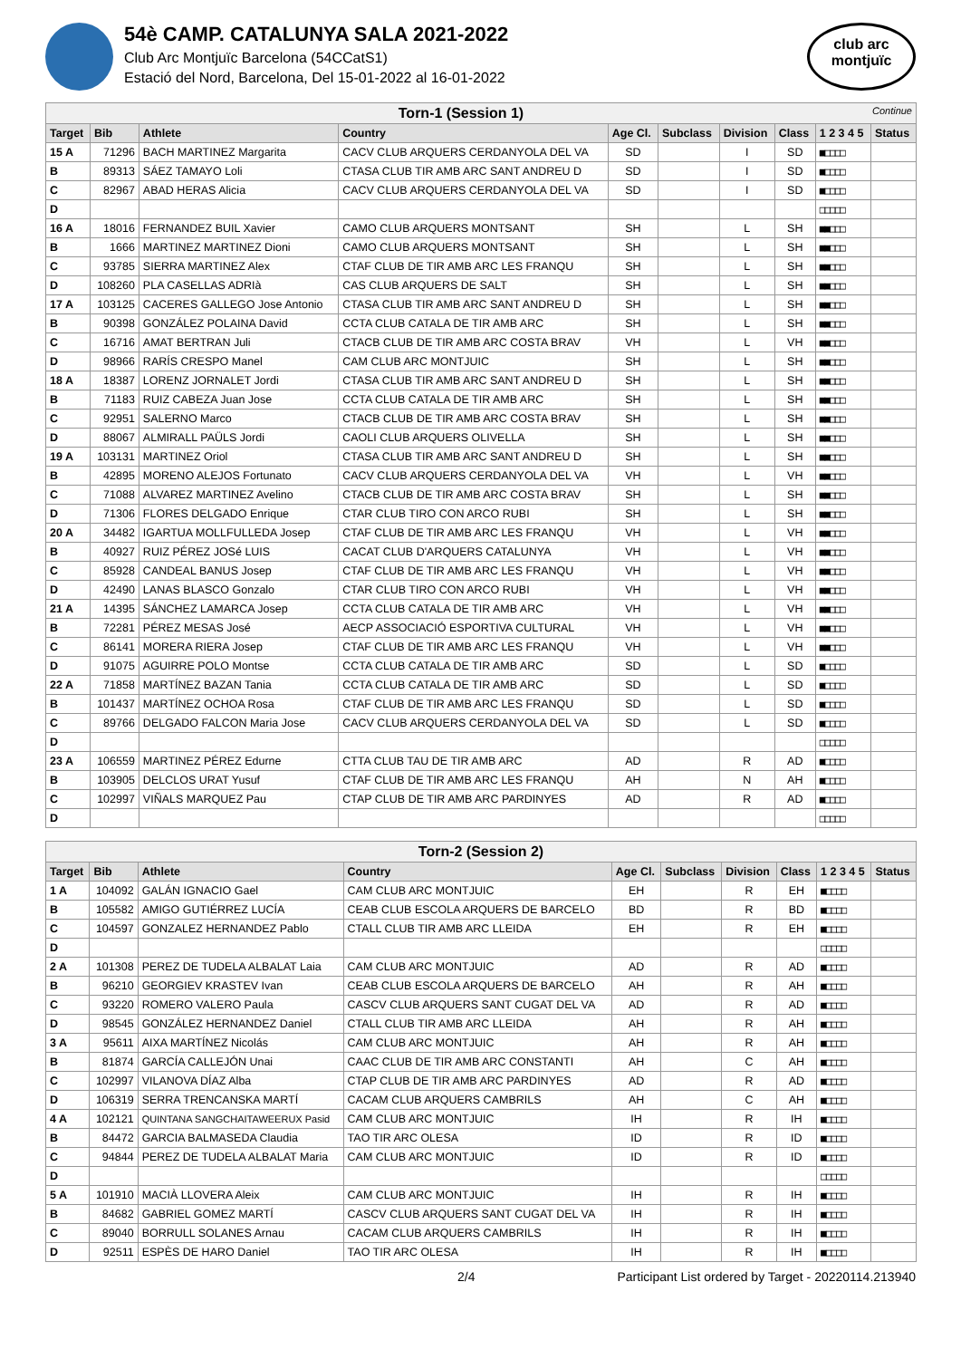54è CAMP. CATALUNYA SALA 2021-2022
Club Arc Montjuïc Barcelona (54CCatS1)
Estació del Nord, Barcelona, Del 15-01-2022 al 16-01-2022
club arc
montjuïc
| Torn-1 (Session 1) Continue | | | | | | | | | |
| Target | Bib | Athlete | Country | Age Cl. | Subclass | Division | Class | 1 2 3 4 5 | Status |
| 15 A | 71296 | BACH MARTINEZ Margarita | CACV CLUB ARQUERS CERDANYOLA DEL VA | SD | | I | SD | ■□□□□ | |
| B | 89313 | SÁEZ TAMAYO Loli | CTASA CLUB TIR AMB ARC SANT ANDREU D | SD | | I | SD | ■□□□□ | |
| C | 82967 | ABAD HERAS Alicia | CACV CLUB ARQUERS CERDANYOLA DEL VA | SD | | I | SD | ■□□□□ | |
| D | | | | | | | | □□□□□ | |
| 16 A | 18016 | FERNANDEZ BUIL Xavier | CAMO CLUB ARQUERS MONTSANT | SH | | L | SH | ■■□□□ | |
| B | 1666 | MARTINEZ MARTINEZ Dioni | CAMO CLUB ARQUERS MONTSANT | SH | | L | SH | ■■□□□ | |
| C | 93785 | SIERRA MARTINEZ Alex | CTAF CLUB DE TIR AMB ARC LES FRANQU | SH | | L | SH | ■■□□□ | |
| D | 108260 | PLA CASELLAS ADRIà | CAS CLUB ARQUERS DE SALT | SH | | L | SH | ■■□□□ | |
| 17 A | 103125 | CACERES GALLEGO Jose Antonio | CTASA CLUB TIR AMB ARC SANT ANDREU D | SH | | L | SH | ■■□□□ | |
| B | 90398 | GONZÁLEZ POLAINA David | CCTA CLUB CATALA DE TIR AMB ARC | SH | | L | SH | ■■□□□ | |
| C | 16716 | AMAT BERTRAN Juli | CTACB CLUB DE TIR AMB ARC COSTA BRAV | VH | | L | VH | ■■□□□ | |
| D | 98966 | RARÍS CRESPO Manel | CAM CLUB ARC MONTJUIC | SH | | L | SH | ■■□□□ | |
| 18 A | 18387 | LORENZ JORNALET Jordi | CTASA CLUB TIR AMB ARC SANT ANDREU D | SH | | L | SH | ■■□□□ | |
| B | 71183 | RUIZ CABEZA Juan Jose | CCTA CLUB CATALA DE TIR AMB ARC | SH | | L | SH | ■■□□□ | |
| C | 92951 | SALERNO Marco | CTACB CLUB DE TIR AMB ARC COSTA BRAV | SH | | L | SH | ■■□□□ | |
| D | 88067 | ALMIRALL PAÜLS Jordi | CAOLI CLUB ARQUERS OLIVELLA | SH | | L | SH | ■■□□□ | |
| 19 A | 103131 | MARTINEZ Oriol | CTASA CLUB TIR AMB ARC SANT ANDREU D | SH | | L | SH | ■■□□□ | |
| B | 42895 | MORENO ALEJOS Fortunato | CACV CLUB ARQUERS CERDANYOLA DEL VA | VH | | L | VH | ■■□□□ | |
| C | 71088 | ALVAREZ MARTINEZ Avelino | CTACB CLUB DE TIR AMB ARC COSTA BRAV | SH | | L | SH | ■■□□□ | |
| D | 71306 | FLORES DELGADO Enrique | CTAR CLUB TIRO CON ARCO RUBI | SH | | L | SH | ■■□□□ | |
| 20 A | 34482 | IGARTUA MOLLFULLEDA Josep | CTAF CLUB DE TIR AMB ARC LES FRANQU | VH | | L | VH | ■■□□□ | |
| B | 40927 | RUIZ PÉREZ JOSé LUIS | CACAT CLUB D'ARQUERS CATALUNYA | VH | | L | VH | ■■□□□ | |
| C | 85928 | CANDEAL BANUS Josep | CTAF CLUB DE TIR AMB ARC LES FRANQU | VH | | L | VH | ■■□□□ | |
| D | 42490 | LANAS BLASCO Gonzalo | CTAR CLUB TIRO CON ARCO RUBI | VH | | L | VH | ■■□□□ | |
| 21 A | 14395 | SÁNCHEZ LAMARCA Josep | CCTA CLUB CATALA DE TIR AMB ARC | VH | | L | VH | ■■□□□ | |
| B | 72281 | PÉREZ MESAS José | AECP ASSOCIACIÓ ESPORTIVA CULTURAL | VH | | L | VH | ■■□□□ | |
| C | 86141 | MORERA RIERA Josep | CTAF CLUB DE TIR AMB ARC LES FRANQU | VH | | L | VH | ■■□□□ | |
| D | 91075 | AGUIRRE POLO Montse | CCTA CLUB CATALA DE TIR AMB ARC | SD | | L | SD | ■□□□□ | |
| 22 A | 71858 | MARTÍNEZ BAZAN Tania | CCTA CLUB CATALA DE TIR AMB ARC | SD | | L | SD | ■□□□□ | |
| B | 101437 | MARTÍNEZ OCHOA Rosa | CTAF CLUB DE TIR AMB ARC LES FRANQU | SD | | L | SD | ■□□□□ | |
| C | 89766 | DELGADO FALCON Maria Jose | CACV CLUB ARQUERS CERDANYOLA DEL VA | SD | | L | SD | ■□□□□ | |
| D | | | | | | | | □□□□□ | |
| 23 A | 106559 | MARTINEZ PÉREZ Edurne | CTTA CLUB TAU DE TIR AMB ARC | AD | | R | AD | ■□□□□ | |
| B | 103905 | DELCLOS URAT Yusuf | CTAF CLUB DE TIR AMB ARC LES FRANQU | AH | | N | AH | ■□□□□ | |
| C | 102997 | VIÑALS MARQUEZ Pau | CTAP CLUB DE TIR AMB ARC PARDINYES | AD | | R | AD | ■□□□□ | |
| D | | | | | | | | □□□□□ | |
| Torn-2 (Session 2) | | | | | | | | | |
| Target | Bib | Athlete | Country | Age Cl. | Subclass | Division | Class | 1 2 3 4 5 | Status |
| 1 A | 104092 | GALÁN IGNACIO Gael | CAM CLUB ARC MONTJUIC | EH | | R | EH | ■□□□□ | |
| B | 105582 | AMIGO GUTIÉRREZ LUCÍA | CEAB CLUB ESCOLA ARQUERS DE BARCELO | BD | | R | BD | ■□□□□ | |
| C | 104597 | GONZALEZ HERNANDEZ Pablo | CTALL CLUB TIR AMB ARC LLEIDA | EH | | R | EH | ■□□□□ | |
| D | | | | | | | | □□□□□ | |
| 2 A | 101308 | PEREZ DE TUDELA ALBALAT Laia | CAM CLUB ARC MONTJUIC | AD | | R | AD | ■□□□□ | |
| B | 96210 | GEORGIEV KRASTEV Ivan | CEAB CLUB ESCOLA ARQUERS DE BARCELO | AH | | R | AH | ■□□□□ | |
| C | 93220 | ROMERO VALERO Paula | CASCV CLUB ARQUERS SANT CUGAT DEL VA | AD | | R | AD | ■□□□□ | |
| D | 98545 | GONZÁLEZ HERNANDEZ Daniel | CTALL CLUB TIR AMB ARC LLEIDA | AH | | R | AH | ■□□□□ | |
| 3 A | 95611 | AIXA MARTÍNEZ Nicolás | CAM CLUB ARC MONTJUIC | AH | | R | AH | ■□□□□ | |
| B | 81874 | GARCÍA CALLEJÓN Unai | CAAC CLUB DE TIR AMB ARC CONSTANTI | AH | | C | AH | ■□□□□ | |
| C | 102997 | VILANOVA DÍAZ Alba | CTAP CLUB DE TIR AMB ARC PARDINYES | AD | | R | AD | ■□□□□ | |
| D | 106319 | SERRA TRENCANSKA MARTÍ | CACAM CLUB ARQUERS CAMBRILS | AH | | C | AH | ■□□□□ | |
| 4 A | 102121 | QUINTANA SANGCHAITAWEERUX Pasid | CAM CLUB ARC MONTJUIC | IH | | R | IH | ■□□□□ | |
| B | 84472 | GARCIA BALMASEDA Claudia | TAO TIR ARC OLESA | ID | | R | ID | ■□□□□ | |
| C | 94844 | PEREZ DE TUDELA ALBALAT Maria | CAM CLUB ARC MONTJUIC | ID | | R | ID | ■□□□□ | |
| D | | | | | | | | □□□□□ | |
| 5 A | 101910 | MACIÀ LLOVERA Aleix | CAM CLUB ARC MONTJUIC | IH | | R | IH | ■□□□□ | |
| B | 84682 | GABRIEL GOMEZ MARTÍ | CASCV CLUB ARQUERS SANT CUGAT DEL VA | IH | | R | IH | ■□□□□ | |
| C | 89040 | BORRULL SOLANES Arnau | CACAM CLUB ARQUERS CAMBRILS | IH | | R | IH | ■□□□□ | |
| D | 92511 | ESPÈS DE HARO Daniel | TAO TIR ARC OLESA | IH | | R | IH | ■□□□□ | |
2/4 Participant List ordered by Target - 20220114.213940